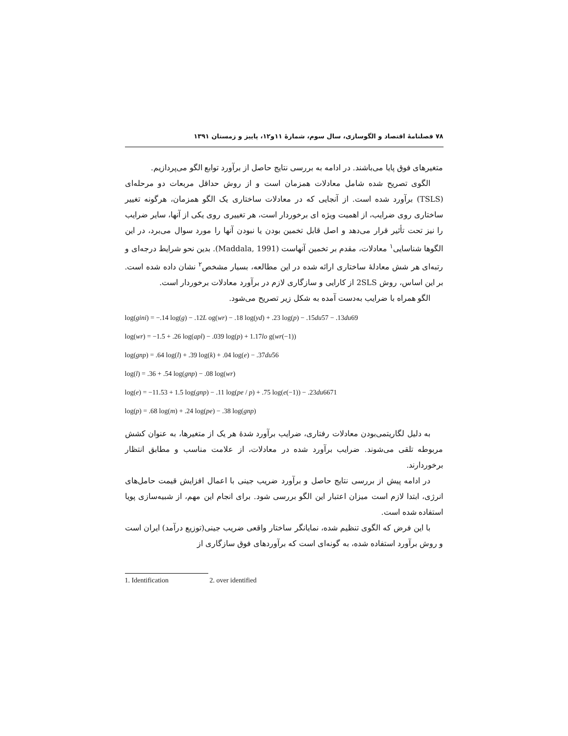۷۸ فصلنامهٔ اقتصاد و الگوسازی، سال سوم، شمارهٔ ۱۱و۱۲، پاییز و زمستان ۱۳۹۱
متغیرهای فوق پایا می‌باشند. در ادامه به بررسی نتایج حاصل از برآورد توابع الگو می‌پردازیم.
الگوی تصریح شده شامل معادلات همزمان است و از روش حداقل مربعات دو مرحله‌ای (TSLS) برآورد شده است. از آنجایی که در معادلات ساختاری یک الگو همزمان، هرگونه تغییر ساختاری روی ضرایب، از اهمیت ویژه ای برخوردار است، هر تغییری روی یکی از آنها، سایر ضرایب را نیز تحت تأثیر قرار می‌دهد و اصل قابل تخمین بودن یا نبودن آنها را مورد سوال می‌برد، در این الگوها شناسایی<sup>۱</sup> معادلات، مقدم بر تخمین آنهاست (Maddala, 1991). بدین نحو شرایط درجه‌ای و رتبه‌ای هر شش معادلهٔ ساختاری ارائه شده در این مطالعه، بسیار مشخص<sup>۲</sup> نشان داده شده است. بر این اساس، روش 2SLS از کارایی و سازگاری لازم در برآورد معادلات برخوردار است.
الگو همراه با ضرایب به‌دست آمده به شکل زیر تصریح می‌شود.
log(gini) = −.14 log(g) − .12L og(wr) − .18 log(yd) + .23 log(p) − .15du57 − .13du69
log(wr) = −1.5 + .26 log(apl) − .039 log(p) + 1.17lo g(wr(−1))
log(gnp) = .64 log(l) + .39 log(k) + .04 log(e) − .37du56
log(l) = .36 + .54 log(gnp) − .08 log(wr)
log(e) = −11.53 + 1.5 log(gnp) − .11 log(pe / p) + .75 log(e(−1)) − .23du6671
log(p) = .68 log(m) + .24 log(pe) − .38 log(gnp)
به دلیل لگاریتمی‌بودن معادلات رفتاری، ضرایب برآورد شدهٔ هر یک از متغیرها، به عنوان کشش مربوطه تلقی می‌شوند. ضرایب برآورد شده در معادلات، از علامت مناسب و مطابق انتظار برخوردارند.
در ادامه پیش از بررسی نتایج حاصل و برآورد ضریب جینی با اعمال افزایش قیمت حامل‌های انرژی، ابتدا لازم است میزان اعتبار این الگو بررسی شود. برای انجام این مهم، از شبیه‌سازی پویا استفاده شده است.
با این فرض که الگوی تنظیم شده، نمایانگر ساختار واقعی ضریب جینی(توزیع درآمد) ایران است و روش برآورد استفاده شده، به گونه‌ای است که برآوردهای فوق سازگاری از
1. Identification 2. over identified